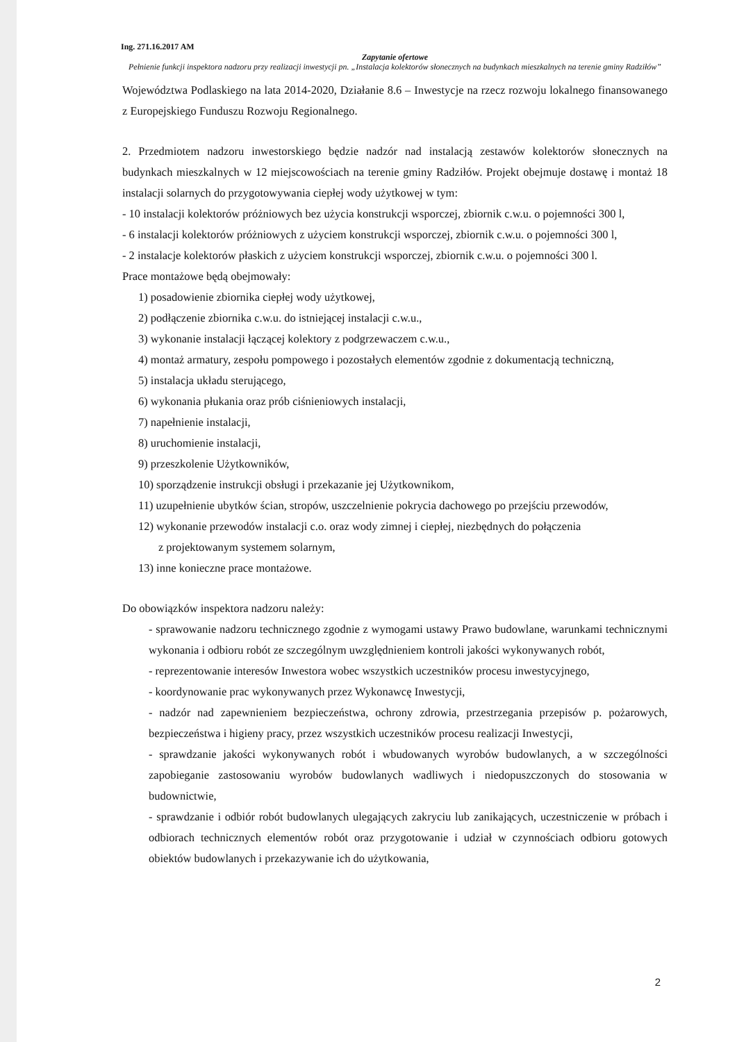Ing. 271.16.2017 AM
Zapytanie ofertowe
Pełnienie funkcji inspektora nadzoru przy realizacji inwestycji pn. „Instalacja kolektorów słonecznych na budynkach mieszkalnych na terenie gminy Radziłów”
Województwa Podlaskiego na lata 2014-2020, Działanie 8.6 – Inwestycje na rzecz rozwoju lokalnego finansowanego z Europejskiego Funduszu Rozwoju Regionalnego.
2. Przedmiotem nadzoru inwestorskiego będzie nadzór nad instalacją zestawów kolektorów słonecznych na budynkach mieszkalnych w 12 miejscowościach na terenie gminy Radziłów. Projekt obejmuje dostawę i montaż 18 instalacji solarnych do przygotowywania ciepłej wody użytkowej w tym:
- 10 instalacji kolektorów próżniowych bez użycia konstrukcji wsporczej, zbiornik c.w.u. o pojemności 300 l,
- 6 instalacji kolektorów próżniowych z użyciem konstrukcji wsporczej, zbiornik c.w.u. o pojemności 300 l,
- 2 instalacje kolektorów płaskich z użyciem konstrukcji wsporczej, zbiornik c.w.u. o pojemności 300 l.
Prace montażowe będą obejmowały:
1) posadowienie zbiornika ciepłej wody użytkowej,
2) podłączenie zbiornika c.w.u. do istniejącej instalacji c.w.u.,
3) wykonanie instalacji łączącej kolektory z podgrzewaczem c.w.u.,
4) montaż armatury, zespołu pompowego i pozostałych elementów zgodnie z dokumentacją techniczną,
5) instalacja układu sterującego,
6) wykonania płukania oraz prób ciśnieniowych instalacji,
7) napełnienie instalacji,
8) uruchomienie instalacji,
9) przeszkolenie Użytkowników,
10) sporządzenie instrukcji obsługi i przekazanie jej Użytkownikom,
11) uzupełnienie ubytków ścian, stropów, uszczelnienie pokrycia dachowego po przejściu przewodów,
12) wykonanie przewodów instalacji c.o. oraz wody zimnej i ciepłej, niezbędnych do połączenia
z projektowanym systemem solarnym,
13) inne konieczne prace montażowe.
Do obowiązków inspektora nadzoru należy:
- sprawowanie nadzoru technicznego zgodnie z wymogami ustawy Prawo budowlane, warunkami technicznymi wykonania i odbioru robót ze szczególnym uwzględnieniem kontroli jakości wykonywanych robót,
- reprezentowanie interesów Inwestora wobec wszystkich uczestników procesu inwestycyjnego,
- koordynowanie prac wykonywanych przez Wykonawcę Inwestycji,
- nadzór nad zapewnieniem bezpieczeństwa, ochrony zdrowia, przestrzegania przepisów p. pożarowych, bezpieczeństwa i higieny pracy, przez wszystkich uczestników procesu realizacji Inwestycji,
- sprawdzanie jakości wykonywanych robót i wbudowanych wyrobów budowlanych, a w szczególności zapobieganie zastosowaniu wyrobów budowlanych wadliwych i niedopuszczonych do stosowania w budownictwie,
- sprawdzanie i odbiór robót budowlanych ulegających zakryciu lub zanikających, uczestniczenie w próbach i odbiorach technicznych elementów robót oraz przygotowanie i udział w czynnościach odbioru gotowych obiektów budowlanych i przekazywanie ich do użytkowania,
2